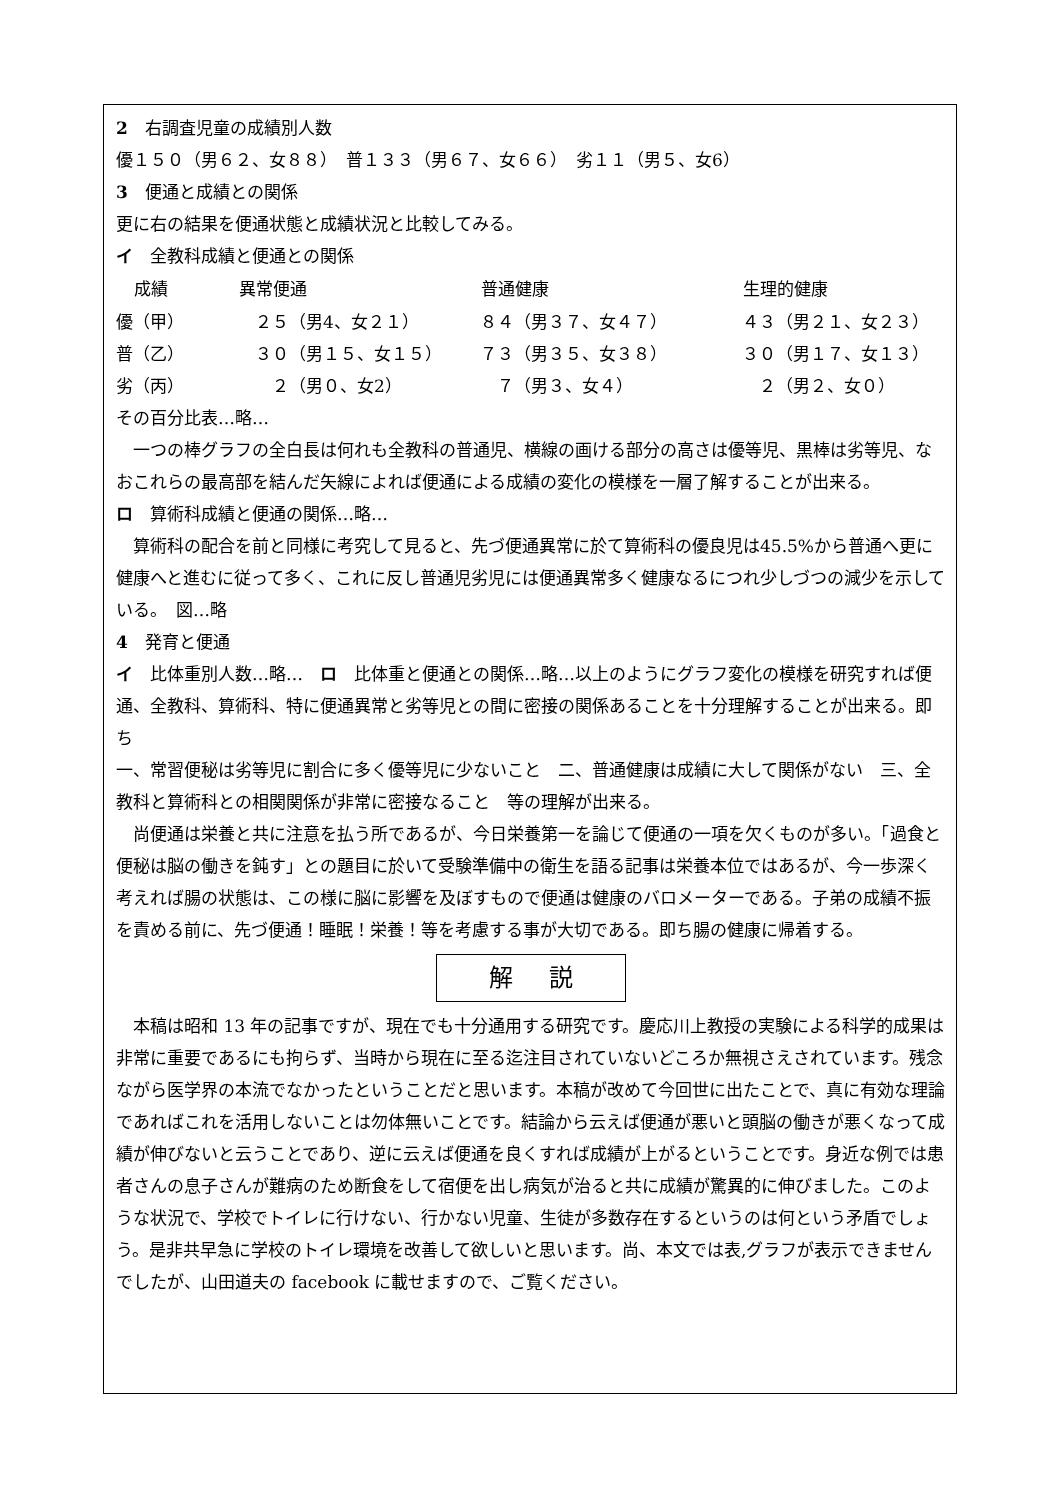2　右調査児童の成績別人数
優１５０（男６２、女８８）　普１３３（男６７、女６６）　劣１１（男５、女6）
3　便通と成績との関係
更に右の結果を便通状態と成績状況と比較してみる。
イ　全教科成績と便通との関係
| 成績 | 異常便通 | 普通健康 | 生理的健康 |
| --- | --- | --- | --- |
| 優（甲） | ２５（男4、女２１） | ８４（男３７、女４７） | ４３（男２１、女２３） |
| 普（乙） | ３０（男１５、女１５） | ７３（男３５、女３８） | ３０（男１７、女１３） |
| 劣（丙） | ２（男０、女2） | ７（男３、女４） | ２（男２、女０） |
その百分比表…略…
一つの棒グラフの全白長は何れも全教科の普通児、横線の画ける部分の高さは優等児、黒棒は劣等児、なおこれらの最高部を結んだ矢線によれば便通による成績の変化の模様を一層了解することが出来る。
ロ　算術科成績と便通の関係…略…
算術科の配合を前と同様に考究して見ると、先づ便通異常に於て算術科の優良児は45.5%から普通へ更に健康へと進むに従って多く、これに反し普通児劣児には便通異常多く健康なるにつれ少しづつの減少を示している。　図…略
4　発育と便通
イ　比体重別人数…略…　ロ　比体重と便通との関係…略…以上のようにグラフ変化の模様を研究すれば便通、全教科、算術科、特に便通異常と劣等児との間に密接の関係あることを十分理解することが出来る。即ち
一、常習便秘は劣等児に割合に多く優等児に少ないこと　二、普通健康は成績に大して関係がない　三、全教科と算術科との相関関係が非常に密接なること　等の理解が出来る。
尚便通は栄養と共に注意を払う所であるが、今日栄養第一を論じて便通の一項を欠くものが多い。「過食と便秘は脳の働きを鈍す」との題目に於いて受験準備中の衛生を語る記事は栄養本位ではあるが、今一歩深く考えれば腸の状態は、この様に脳に影響を及ぼすもので便通は健康のバロメーターである。子弟の成績不振を責める前に、先づ便通！睡眠！栄養！等を考慮する事が大切である。即ち腸の健康に帰着する。
解説
本稿は昭和 13 年の記事ですが、現在でも十分通用する研究です。慶応川上教授の実験による科学的成果は非常に重要であるにも拘らず、当時から現在に至る迄注目されていないどころか無視さえされています。残念ながら医学界の本流でなかったということだと思います。本稿が改めて今回世に出たことで、真に有効な理論であればこれを活用しないことは勿体無いことです。結論から云えば便通が悪いと頭脳の働きが悪くなって成績が伸びないと云うことであり、逆に云えば便通を良くすれば成績が上がるということです。身近な例では患者さんの息子さんが難病のため断食をして宿便を出し病気が治ると共に成績が驚異的に伸びました。このような状況で、学校でトイレに行けない、行かない児童、生徒が多数存在するというのは何という矛盾でしょう。是非共早急に学校のトイレ環境を改善して欲しいと思います。尚、本文では表,グラフが表示できませんでしたが、山田道夫の facebook に載せますので、ご覧ください。